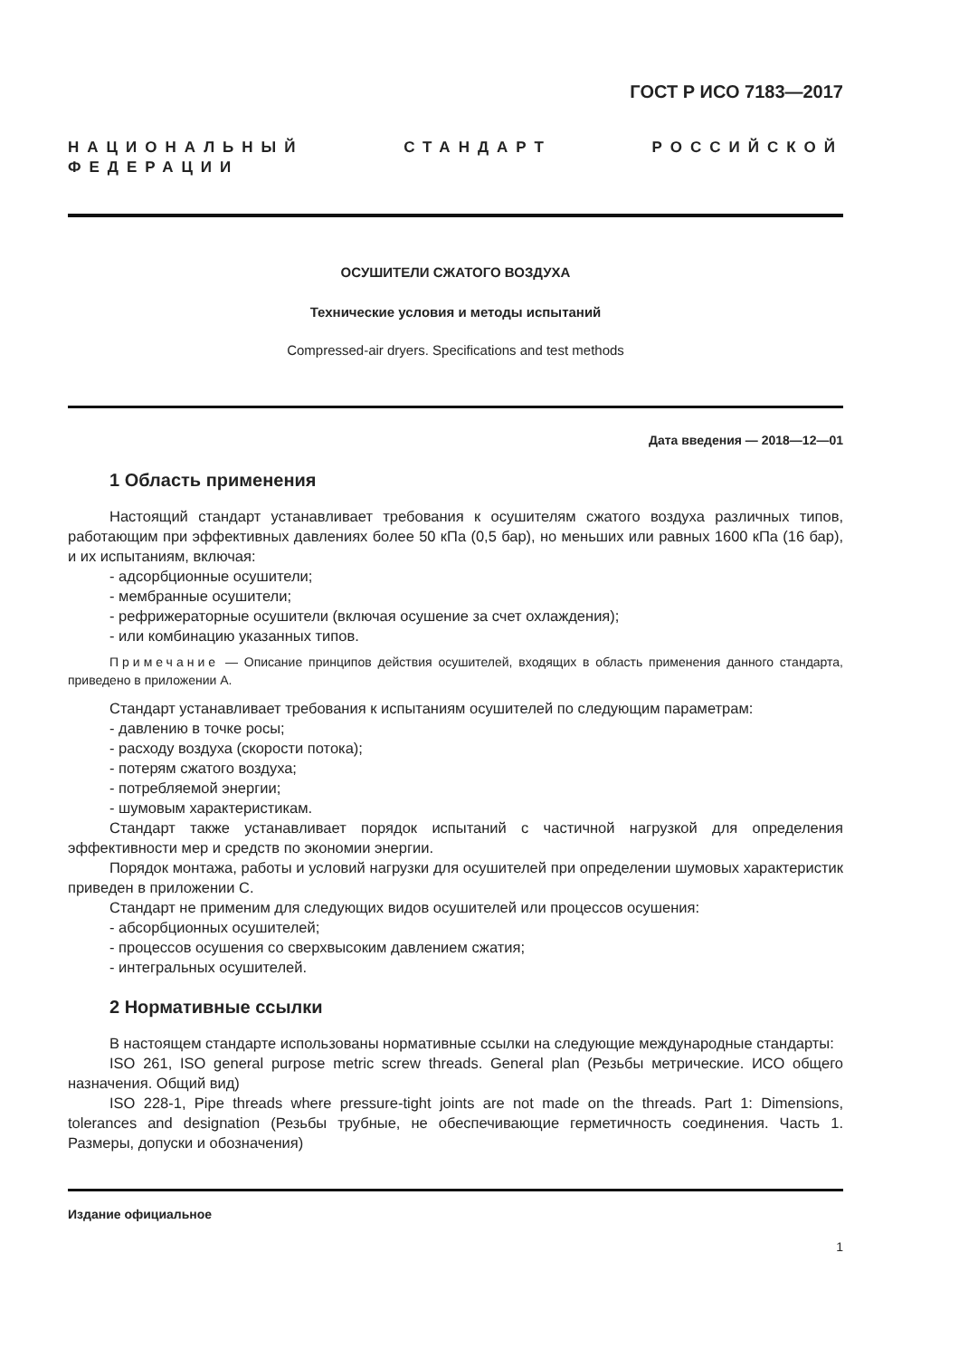ГОСТ Р ИСО 7183—2017
НАЦИОНАЛЬНЫЙ СТАНДАРТ РОССИЙСКОЙ ФЕДЕРАЦИИ
ОСУШИТЕЛИ СЖАТОГО ВОЗДУХА
Технические условия и методы испытаний
Compressed-air dryers. Specifications and test methods
Дата введения — 2018—12—01
1 Область применения
Настоящий стандарт устанавливает требования к осушителям сжатого воздуха различных типов, работающим при эффективных давлениях более 50 кПа (0,5 бар), но меньших или равных 1600 кПа (16 бар), и их испытаниям, включая:
- адсорбционные осушители;
- мембранные осушители;
- рефрижераторные осушители (включая осушение за счет охлаждения);
- или комбинацию указанных типов.
Примечание — Описание принципов действия осушителей, входящих в область применения данного стандарта, приведено в приложении А.
Стандарт устанавливает требования к испытаниям осушителей по следующим параметрам:
- давлению в точке росы;
- расходу воздуха (скорости потока);
- потерям сжатого воздуха;
- потребляемой энергии;
- шумовым характеристикам.
Стандарт также устанавливает порядок испытаний с частичной нагрузкой для определения эффективности мер и средств по экономии энергии.
Порядок монтажа, работы и условий нагрузки для осушителей при определении шумовых характеристик приведен в приложении С.
Стандарт не применим для следующих видов осушителей или процессов осушения:
- абсорбционных осушителей;
- процессов осушения со сверхвысоким давлением сжатия;
- интегральных осушителей.
2 Нормативные ссылки
В настоящем стандарте использованы нормативные ссылки на следующие международные стандарты:
ISO 261, ISO general purpose metric screw threads. General plan (Резьбы метрические. ИСО общего назначения. Общий вид)
ISO 228-1, Pipe threads where pressure-tight joints are not made on the threads. Part 1: Dimensions, tolerances and designation (Резьбы трубные, не обеспечивающие герметичность соединения. Часть 1. Размеры, допуски и обозначения)
Издание официальное
1